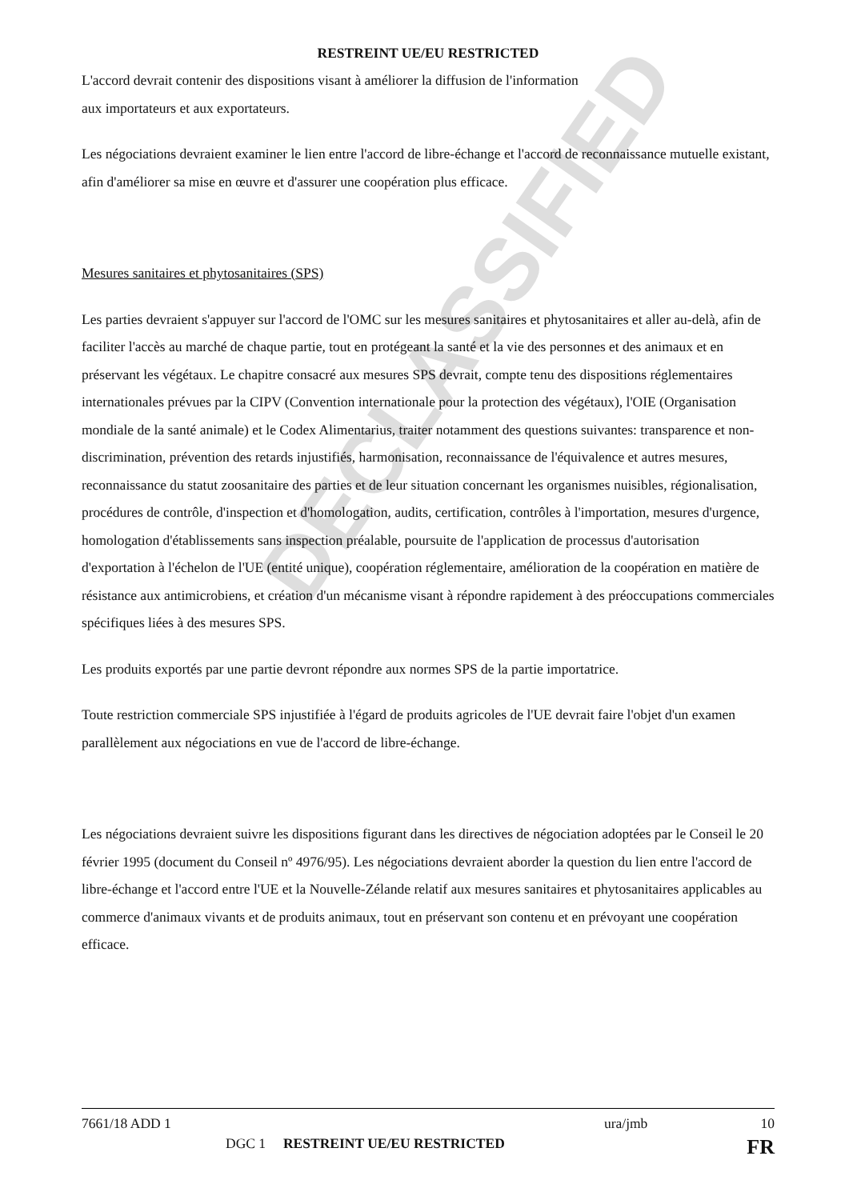DECLASSIFIED
RESTREINT UE/EU RESTRICTED
L'accord devrait contenir des dispositions visant à améliorer la diffusion de l'information
aux importateurs et aux exportateurs.
Les négociations devraient examiner le lien entre l'accord de libre-échange et l'accord de reconnaissance mutuelle existant, afin d'améliorer sa mise en œuvre et d'assurer une coopération plus efficace.
Mesures sanitaires et phytosanitaires (SPS)
Les parties devraient s'appuyer sur l'accord de l'OMC sur les mesures sanitaires et phytosanitaires et aller au-delà, afin de faciliter l'accès au marché de chaque partie, tout en protégeant la santé et la vie des personnes et des animaux et en préservant les végétaux. Le chapitre consacré aux mesures SPS devrait, compte tenu des dispositions réglementaires internationales prévues par la CIPV (Convention internationale pour la protection des végétaux), l'OIE (Organisation mondiale de la santé animale) et le Codex Alimentarius, traiter notamment des questions suivantes: transparence et non-discrimination, prévention des retards injustifiés, harmonisation, reconnaissance de l'équivalence et autres mesures, reconnaissance du statut zoosanitaire des parties et de leur situation concernant les organismes nuisibles, régionalisation, procédures de contrôle, d'inspection et d'homologation, audits, certification, contrôles à l'importation, mesures d'urgence, homologation d'établissements sans inspection préalable, poursuite de l'application de processus d'autorisation d'exportation à l'échelon de l'UE (entité unique), coopération réglementaire, amélioration de la coopération en matière de résistance aux antimicrobiens, et création d'un mécanisme visant à répondre rapidement à des préoccupations commerciales spécifiques liées à des mesures SPS.
Les produits exportés par une partie devront répondre aux normes SPS de la partie importatrice.
Toute restriction commerciale SPS injustifiée à l'égard de produits agricoles de l'UE devrait faire l'objet d'un examen parallèlement aux négociations en vue de l'accord de libre-échange.
Les négociations devraient suivre les dispositions figurant dans les directives de négociation adoptées par le Conseil le 20 février 1995 (document du Conseil nº 4976/95). Les négociations devraient aborder la question du lien entre l'accord de libre-échange et l'accord entre l'UE et la Nouvelle-Zélande relatif aux mesures sanitaires et phytosanitaires applicables au commerce d'animaux vivants et de produits animaux, tout en préservant son contenu et en prévoyant une coopération efficace.
7661/18 ADD 1 ura/jmb 10
DGC 1 RESTREINT UE/EU RESTRICTED FR